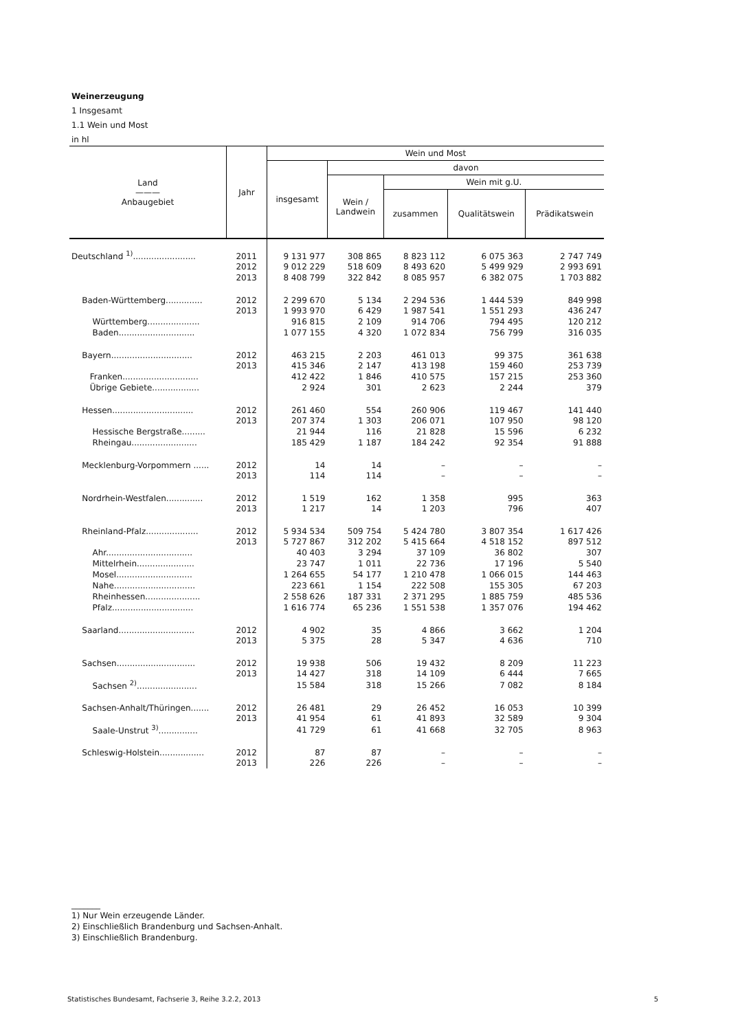Weinerzeugung
1 Insgesamt
1.1 Wein und Most
in hl
| Land ——— Anbaugebiet | Jahr | Wein und Most | | | | |
| --- | --- | --- | --- | --- | --- | --- |
| | | insgesamt | davon | | | |
| | | | Wein / Landwein | Wein mit g.U. | | |
| | | | | zusammen | Qualitätswein | Prädikatswein |
| Deutschland <sup>1)</sup>........................ | 2011 | 9 131 977 | 308 865 | 8 823 112 | 6 075 363 | 2 747 749 |
| | 2012 | 9 012 229 | 518 609 | 8 493 620 | 5 499 929 | 2 993 691 |
| | 2013 | 8 408 799 | 322 842 | 8 085 957 | 6 382 075 | 1 703 882 |
| Baden-Württemberg.............. | 2012 | 2 299 670 | 5 134 | 2 294 536 | 1 444 539 | 849 998 |
| | 2013 | 1 993 970 | 6 429 | 1 987 541 | 1 551 293 | 436 247 |
| Württemberg.................... | | 916 815 | 2 109 | 914 706 | 794 495 | 120 212 |
| Baden............................. | | 1 077 155 | 4 320 | 1 072 834 | 756 799 | 316 035 |
| Bayern............................... | 2012 | 463 215 | 2 203 | 461 013 | 99 375 | 361 638 |
| | 2013 | 415 346 | 2 147 | 413 198 | 159 460 | 253 739 |
| Franken............................. | | 412 422 | 1 846 | 410 575 | 157 215 | 253 360 |
| Übrige Gebiete.................. | | 2 924 | 301 | 2 623 | 2 244 | 379 |
| Hessen............................... | 2012 | 261 460 | 554 | 260 906 | 119 467 | 141 440 |
| | 2013 | 207 374 | 1 303 | 206 071 | 107 950 | 98 120 |
| Hessische Bergstraße......... | | 21 944 | 116 | 21 828 | 15 596 | 6 232 |
| Rheingau......................... | | 185 429 | 1 187 | 184 242 | 92 354 | 91 888 |
| Mecklenburg-Vorpommern ...... | 2012 | 14 | 14 | – | – | – |
| | 2013 | 114 | 114 | – | – | – |
| Nordrhein-Westfalen.............. | 2012 | 1 519 | 162 | 1 358 | 995 | 363 |
| | 2013 | 1 217 | 14 | 1 203 | 796 | 407 |
| Rheinland-Pfalz.................... | 2012 | 5 934 534 | 509 754 | 5 424 780 | 3 807 354 | 1 617 426 |
| | 2013 | 5 727 867 | 312 202 | 5 415 664 | 4 518 152 | 897 512 |
| Ahr................................. | | 40 403 | 3 294 | 37 109 | 36 802 | 307 |
| Mittelrhein...................... | | 23 747 | 1 011 | 22 736 | 17 196 | 5 540 |
| Mosel............................. | | 1 264 655 | 54 177 | 1 210 478 | 1 066 015 | 144 463 |
| Nahe............................... | | 223 661 | 1 154 | 222 508 | 155 305 | 67 203 |
| Rheinhessen..................... | | 2 558 626 | 187 331 | 2 371 295 | 1 885 759 | 485 536 |
| Pfalz............................... | | 1 616 774 | 65 236 | 1 551 538 | 1 357 076 | 194 462 |
| Saarland............................. | 2012 | 4 902 | 35 | 4 866 | 3 662 | 1 204 |
| | 2013 | 5 375 | 28 | 5 347 | 4 636 | 710 |
| Sachsen.............................. | 2012 | 19 938 | 506 | 19 432 | 8 209 | 11 223 |
| | 2013 | 14 427 | 318 | 14 109 | 6 444 | 7 665 |
| Sachsen <sup>2)</sup>....................... | | 15 584 | 318 | 15 266 | 7 082 | 8 184 |
| Sachsen-Anhalt/Thüringen....... | 2012 | 26 481 | 29 | 26 452 | 16 053 | 10 399 |
| | 2013 | 41 954 | 61 | 41 893 | 32 589 | 9 304 |
| Saale-Unstrut <sup>3)</sup>............... | | 41 729 | 61 | 41 668 | 32 705 | 8 963 |
| Schleswig-Holstein................. | 2012 | 87 | 87 | – | – | – |
| | 2013 | 226 | 226 | – | – | – |
_______
1) Nur Wein erzeugende Länder.
2) Einschließlich Brandenburg und Sachsen-Anhalt.
3) Einschließlich Brandenburg.
Statistisches Bundesamt, Fachserie 3, Reihe 3.2.2, 2013 5